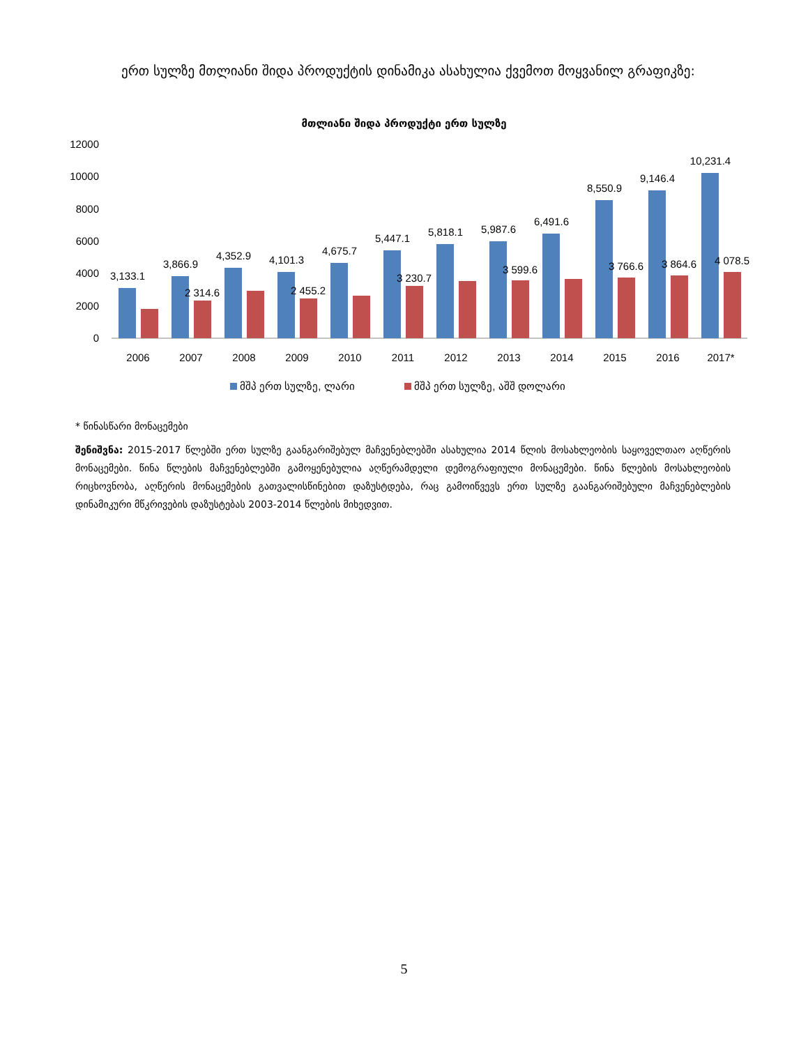ერთ სულზე მთლიანი შიდა პროდუქტის დინამიკა ასახულია ქვემოთ მოყვანილ გრაფიკზე:
მთლიანი შიდა პროდუქტი ერთ სულზე
12000
10000
8000
6000
4000
2000
0
3,133.1
3,866.9
4,352.9
4,101.3
4,675.7
5,447.1
5,818.1
5,987.6
6,491.6
8,550.9
9,146.4
10,231.4
2 314.6
2 455.2
3 230.7
3 599.6
3 766.6
3 864.6
4 078.5
2006
2007
2008
2009
2010
2011
2012
2013
2014
2015
2016
2017*
მშპ ერთ სულზე, ლარი
მშპ ერთ სულზე, აშშ დოლარი
* წინასწარი მონაცემები
შენიშვნა: 2015-2017 წლებში ერთ სულზე გაანგარიშებულ მაჩვენებლებში ასახულია 2014 წლის მოსახლეობის საყოველთაო აღწერის მონაცემები. წინა წლების მაჩვენებლებში გამოყენებულია აღწერამდელი დემოგრაფიული მონაცემები. წინა წლების მოსახლეობის რიცხოვნობა, აღწერის მონაცემების გათვალისწინებით დაზუსტდება, რაც გამოიწვევს ერთ სულზე გაანგარიშებული მაჩვენებლების დინამიკური მწკრივების დაზუსტებას 2003-2014 წლების მიხედვით.
5